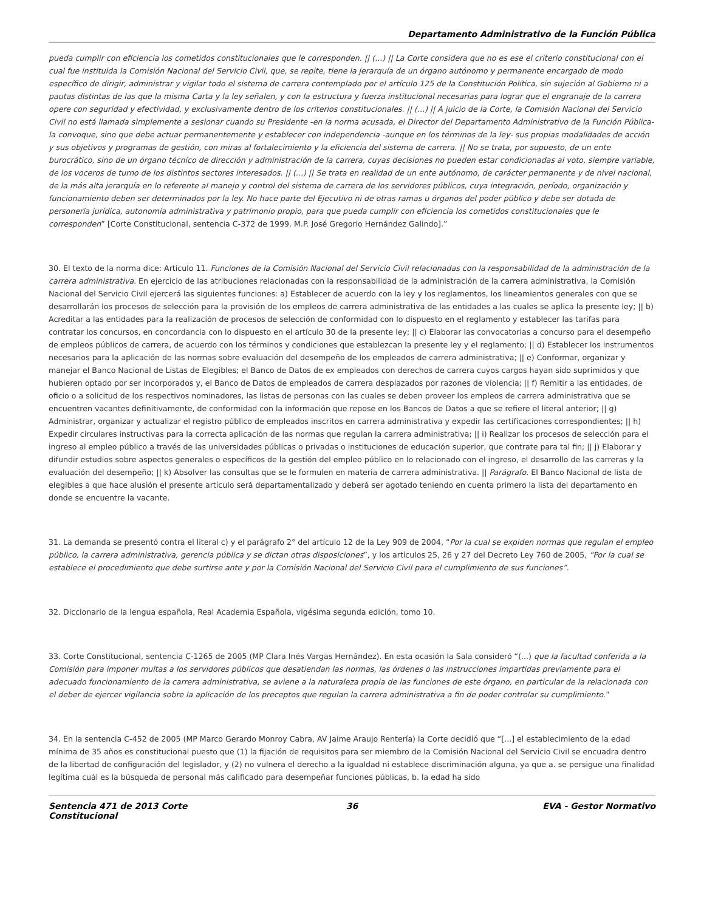Departamento Administrativo de la Función Pública
pueda cumplir con eficiencia los cometidos constitucionales que le corresponden. || (...) || La Corte considera que no es ese el criterio constitucional con el cual fue instituida la Comisión Nacional del Servicio Civil, que, se repite, tiene la jerarquía de un órgano autónomo y permanente encargado de modo específico de dirigir, administrar y vigilar todo el sistema de carrera contemplado por el artículo 125 de la Constitución Política, sin sujeción al Gobierno ni a pautas distintas de las que la misma Carta y la ley señalen, y con la estructura y fuerza institucional necesarias para lograr que el engranaje de la carrera opere con seguridad y efectividad, y exclusivamente dentro de los criterios constitucionales. || (...) || A juicio de la Corte, la Comisión Nacional del Servicio Civil no está llamada simplemente a sesionar cuando su Presidente -en la norma acusada, el Director del Departamento Administrativo de la Función Pública- la convoque, sino que debe actuar permanentemente y establecer con independencia -aunque en los términos de la ley- sus propias modalidades de acción y sus objetivos y programas de gestión, con miras al fortalecimiento y la eficiencia del sistema de carrera. || No se trata, por supuesto, de un ente burocrático, sino de un órgano técnico de dirección y administración de la carrera, cuyas decisiones no pueden estar condicionadas al voto, siempre variable, de los voceros de turno de los distintos sectores interesados. || (...) || Se trata en realidad de un ente autónomo, de carácter permanente y de nivel nacional, de la más alta jerarquía en lo referente al manejo y control del sistema de carrera de los servidores públicos, cuya integración, período, organización y funcionamiento deben ser determinados por la ley. No hace parte del Ejecutivo ni de otras ramas u órganos del poder público y debe ser dotada de personería jurídica, autonomía administrativa y patrimonio propio, para que pueda cumplir con eficiencia los cometidos constitucionales que le corresponden” [Corte Constitucional, sentencia C-372 de 1999. M.P. José Gregorio Hernández Galindo].”
30. El texto de la norma dice: Artículo 11. Funciones de la Comisión Nacional del Servicio Civil relacionadas con la responsabilidad de la administración de la carrera administrativa. En ejercicio de las atribuciones relacionadas con la responsabilidad de la administración de la carrera administrativa, la Comisión Nacional del Servicio Civil ejercerá las siguientes funciones: a) Establecer de acuerdo con la ley y los reglamentos, los lineamientos generales con que se desarrollarán los procesos de selección para la provisión de los empleos de carrera administrativa de las entidades a las cuales se aplica la presente ley; || b) Acreditar a las entidades para la realización de procesos de selección de conformidad con lo dispuesto en el reglamento y establecer las tarifas para contratar los concursos, en concordancia con lo dispuesto en el artículo 30 de la presente ley; || c) Elaborar las convocatorias a concurso para el desempeño de empleos públicos de carrera, de acuerdo con los términos y condiciones que establezcan la presente ley y el reglamento; || d) Establecer los instrumentos necesarios para la aplicación de las normas sobre evaluación del desempeño de los empleados de carrera administrativa; || e) Conformar, organizar y manejar el Banco Nacional de Listas de Elegibles; el Banco de Datos de ex empleados con derechos de carrera cuyos cargos hayan sido suprimidos y que hubieren optado por ser incorporados y, el Banco de Datos de empleados de carrera desplazados por razones de violencia; || f) Remitir a las entidades, de oficio o a solicitud de los respectivos nominadores, las listas de personas con las cuales se deben proveer los empleos de carrera administrativa que se encuentren vacantes definitivamente, de conformidad con la información que repose en los Bancos de Datos a que se refiere el literal anterior; || g) Administrar, organizar y actualizar el registro público de empleados inscritos en carrera administrativa y expedir las certificaciones correspondientes; || h) Expedir circulares instructivas para la correcta aplicación de las normas que regulan la carrera administrativa; || i) Realizar los procesos de selección para el ingreso al empleo público a través de las universidades públicas o privadas o instituciones de educación superior, que contrate para tal fin; || j) Elaborar y difundir estudios sobre aspectos generales o específicos de la gestión del empleo público en lo relacionado con el ingreso, el desarrollo de las carreras y la evaluación del desempeño; || k) Absolver las consultas que se le formulen en materia de carrera administrativa. || Parágrafo. El Banco Nacional de lista de elegibles a que hace alusión el presente artículo será departamentalizado y deberá ser agotado teniendo en cuenta primero la lista del departamento en donde se encuentre la vacante.
31. La demanda se presentó contra el literal c) y el parágrafo 2° del artículo 12 de la Ley 909 de 2004, “Por la cual se expiden normas que regulan el empleo público, la carrera administrativa, gerencia pública y se dictan otras disposiciones”, y los artículos 25, 26 y 27 del Decreto Ley 760 de 2005, “Por la cual se establece el procedimiento que debe surtirse ante y por la Comisión Nacional del Servicio Civil para el cumplimiento de sus funciones”.
32. Diccionario de la lengua española, Real Academia Española, vigésima segunda edición, tomo 10.
33. Corte Constitucional, sentencia C-1265 de 2005 (MP Clara Inés Vargas Hernández). En esta ocasión la Sala consideró “(...) que la facultad conferida a la Comisión para imponer multas a los servidores públicos que desatiendan las normas, las órdenes o las instrucciones impartidas previamente para el adecuado funcionamiento de la carrera administrativa, se aviene a la naturaleza propia de las funciones de este órgano, en particular de la relacionada con el deber de ejercer vigilancia sobre la aplicación de los preceptos que regulan la carrera administrativa a fin de poder controlar su cumplimiento.”
34. En la sentencia C-452 de 2005 (MP Marco Gerardo Monroy Cabra, AV Jaime Araujo Rentería) la Corte decidió que “[...] el establecimiento de la edad mínima de 35 años es constitucional puesto que (1) la fijación de requisitos para ser miembro de la Comisión Nacional del Servicio Civil se encuadra dentro de la libertad de configuración del legislador, y (2) no vulnera el derecho a la igualdad ni establece discriminación alguna, ya que a. se persigue una finalidad legítima cuál es la búsqueda de personal más calificado para desempeñar funciones públicas, b. la edad ha sido
Sentencia 471 de 2013 Corte Constitucional
36 EVA - Gestor Normativo